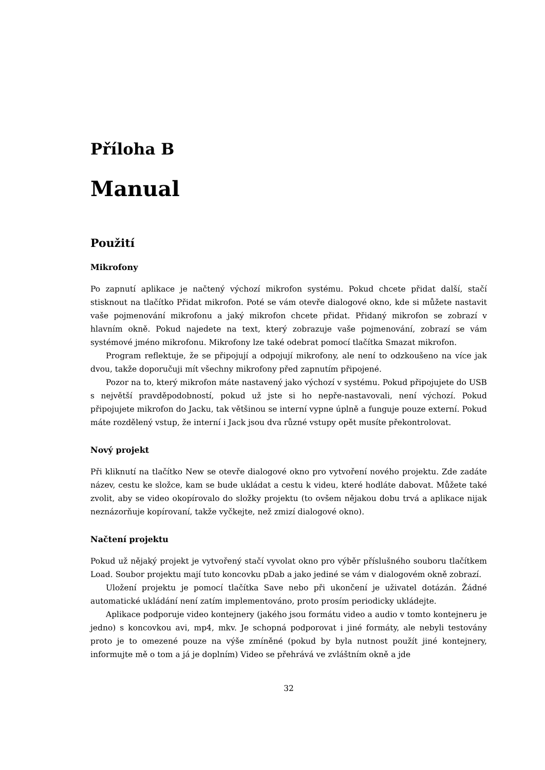Příloha B
Manual
Použití
Mikrofony
Po zapnutí aplikace je načtený výchozí mikrofon systému. Pokud chcete přidat další, stačí stisknout na tlačítko Přidat mikrofon. Poté se vám otevře dialogové okno, kde si můžete nastavit vaše pojmenování mikrofonu a jaký mikrofon chcete přidat. Přidaný mikrofon se zobrazí v hlavním okně. Pokud najedete na text, který zobrazuje vaše pojmenování, zobrazí se vám systémové jméno mikrofonu. Mikrofony lze také odebrat pomocí tlačítka Smazat mikrofon.
Program reflektuje, že se připojují a odpojují mikrofony, ale není to odzkoušeno na více jak dvou, takže doporučuji mít všechny mikrofony před zapnutím připojené.
Pozor na to, který mikrofon máte nastavený jako výchozí v systému. Pokud připojujete do USB s největší pravděpodobností, pokud už jste si ho nepře-nastavovali, není výchozí. Pokud připojujete mikrofon do Jacku, tak většinou se interní vypne úplně a funguje pouze externí. Pokud máte rozdělený vstup, že interní i Jack jsou dva různé vstupy opět musíte překontrolovat.
Nový projekt
Při kliknutí na tlačítko New se otevře dialogové okno pro vytvoření nového projektu. Zde zadáte název, cestu ke složce, kam se bude ukládat a cestu k videu, které hodláte dabovat. Můžete také zvolit, aby se video okopírovalo do složky projektu (to ovšem nějakou dobu trvá a aplikace nijak neznázorňuje kopírovaní, takže vyčkejte, než zmizí dialogové okno).
Načtení projektu
Pokud už nějaký projekt je vytvořený stačí vyvolat okno pro výběr příslušného souboru tlačítkem Load. Soubor projektu mají tuto koncovku pDab a jako jediné se vám v dialogovém okně zobrazí.
Uložení projektu je pomocí tlačítka Save nebo při ukončení je uživatel dotázán. Žádné automatické ukládání není zatím implementováno, proto prosím periodicky ukládejte.
Aplikace podporuje video kontejnery (jakého jsou formátu video a audio v tomto kontejneru je jedno) s koncovkou avi, mp4, mkv. Je schopná podporovat i jiné formáty, ale nebyli testovány proto je to omezené pouze na výše zmíněné (pokud by byla nutnost použít jiné kontejnery, informujte mě o tom a já je doplním) Video se přehrává ve zvláštním okně a jde
32